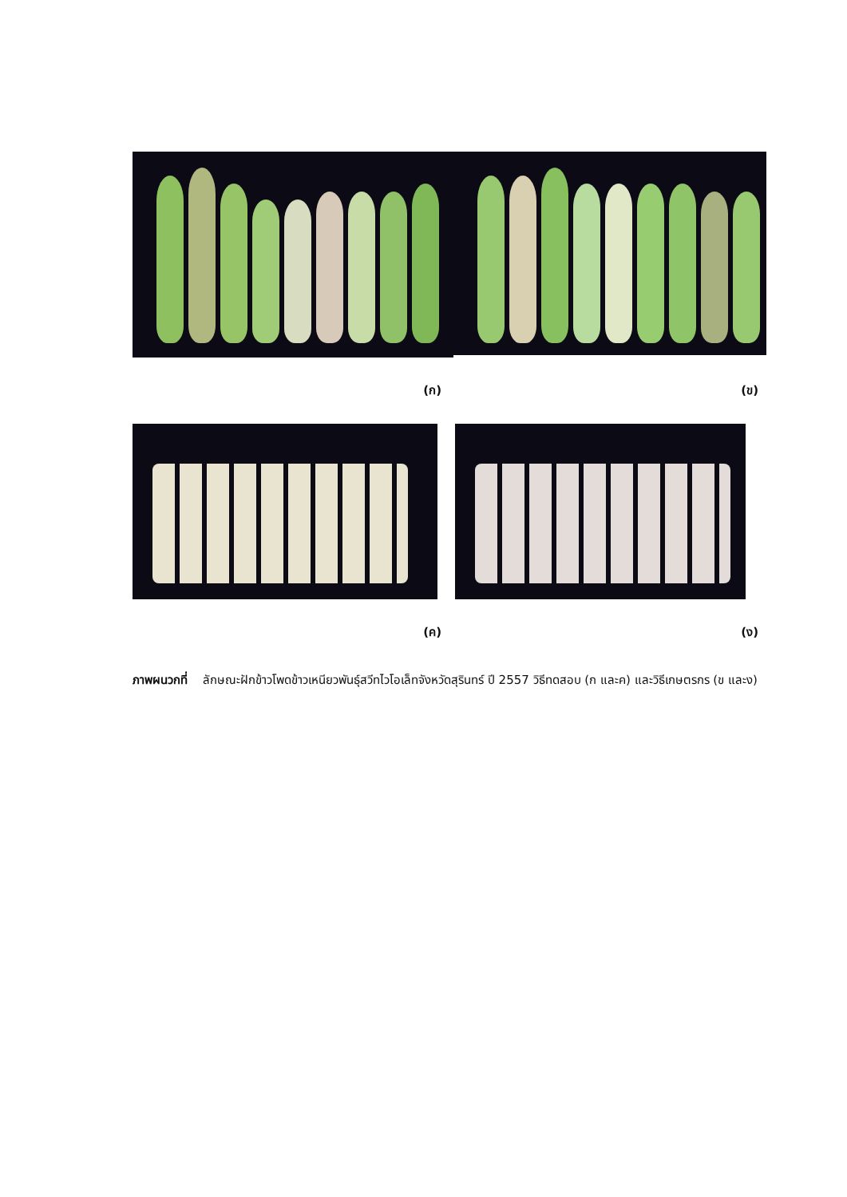(ก) (ข)
(ค) (ง)
ภาพผนวกที่ ลักษณะฝักข้าวโพดข้าวเหนียวพันธุ์สวีทไวโอเล็ทจังหวัดสุรินทร์ ปี 2557 วิธีทดสอบ (ก และค) และวิธีเกษตรกร (ข และง)